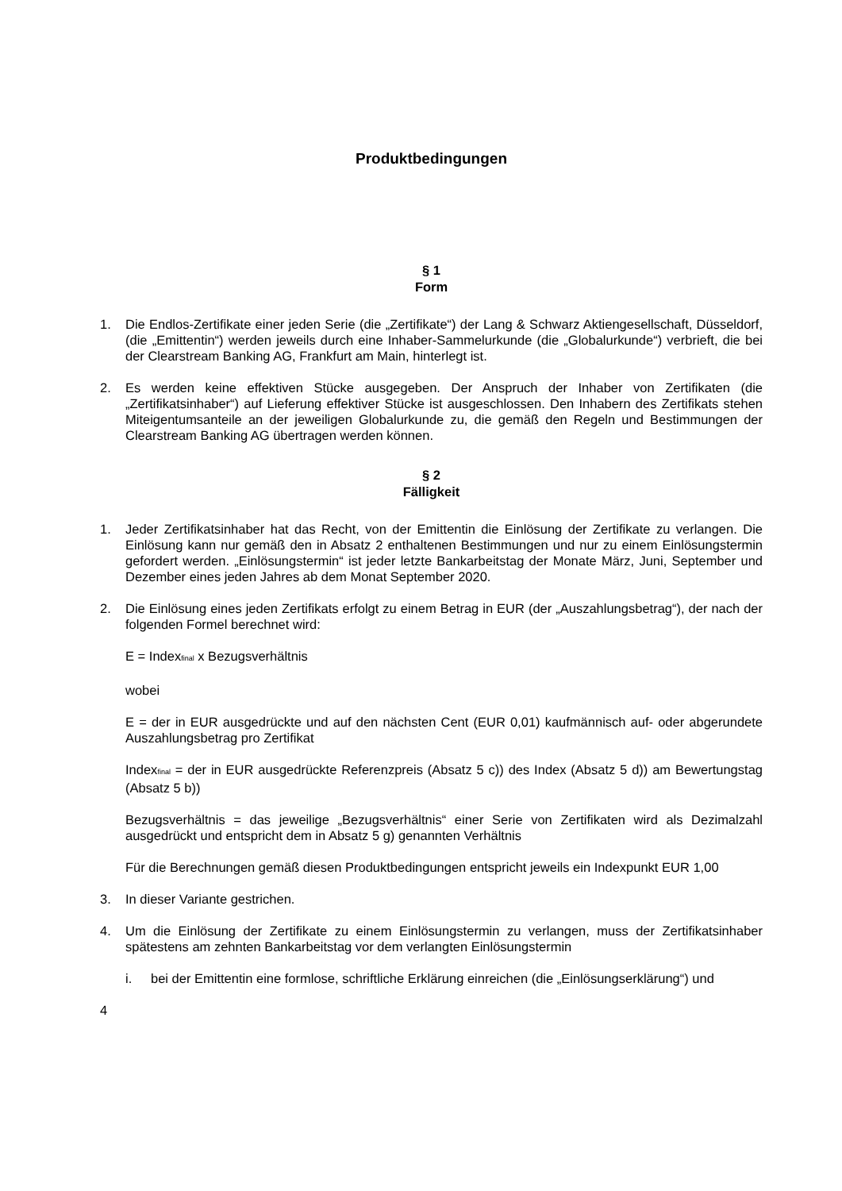Produktbedingungen
§ 1
Form
1. Die Endlos-Zertifikate einer jeden Serie (die „Zertifikate“) der Lang & Schwarz Aktiengesellschaft, Düsseldorf, (die „Emittentin“) werden jeweils durch eine Inhaber-Sammelurkunde (die „Globalurkunde“) verbrieft, die bei der Clearstream Banking AG, Frankfurt am Main, hinterlegt ist.
2. Es werden keine effektiven Stücke ausgegeben. Der Anspruch der Inhaber von Zertifikaten (die „Zertifikatsinhaber“) auf Lieferung effektiver Stücke ist ausgeschlossen. Den Inhabern des Zertifikats stehen Miteigentumsanteile an der jeweiligen Globalurkunde zu, die gemäß den Regeln und Bestimmungen der Clearstream Banking AG übertragen werden können.
§ 2
Fälligkeit
1. Jeder Zertifikatsinhaber hat das Recht, von der Emittentin die Einlösung der Zertifikate zu verlangen. Die Einlösung kann nur gemäß den in Absatz 2 enthaltenen Bestimmungen und nur zu einem Einlösungstermin gefordert werden. „Einlösungstermin“ ist jeder letzte Bankarbeitstag der Monate März, Juni, September und Dezember eines jeden Jahres ab dem Monat September 2020.
2. Die Einlösung eines jeden Zertifikats erfolgt zu einem Betrag in EUR (der „Auszahlungsbetrag“), der nach der folgenden Formel berechnet wird:
E = Index<sub>final</sub> x Bezugsverhältnis
wobei
E = der in EUR ausgedrückte und auf den nächsten Cent (EUR 0,01) kaufmännisch auf- oder abgerundete Auszahlungsbetrag pro Zertifikat
Index<sub>final</sub> = der in EUR ausgedrückte Referenzpreis (Absatz 5 c)) des Index (Absatz 5 d)) am Bewertungstag (Absatz 5 b))
Bezugsverhältnis = das jeweilige „Bezugsverhältnis“ einer Serie von Zertifikaten wird als Dezimalzahl ausgedrückt und entspricht dem in Absatz 5 g) genannten Verhältnis
Für die Berechnungen gemäß diesen Produktbedingungen entspricht jeweils ein Indexpunkt EUR 1,00
3. In dieser Variante gestrichen.
4. Um die Einlösung der Zertifikate zu einem Einlösungstermin zu verlangen, muss der Zertifikatsinhaber spätestens am zehnten Bankarbeitstag vor dem verlangten Einlösungstermin
i. bei der Emittentin eine formlose, schriftliche Erklärung einreichen (die „Einlösungserklärung“) und
4